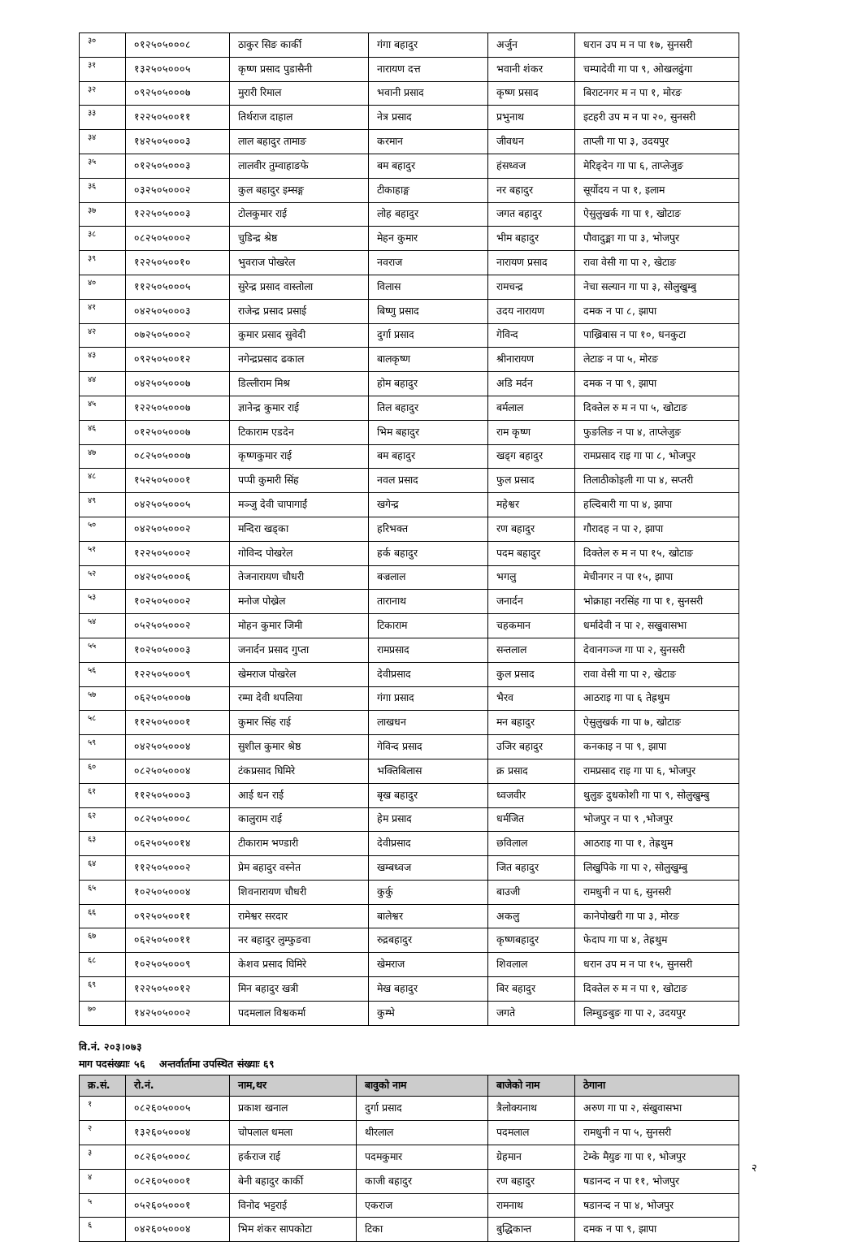| ३० | ०१२५०५०००८ | ठाकुर सिङ कार्की | गंगा बहादुर | अर्जुन | धरान उप म न पा १७, सुनसरी |
| ३१ | १३२५०५०००५ | कृष्ण प्रसाद पुडासैनी | नारायण दत्त | भवानी शंकर | चम्पादेवी गा पा ९, ओखलढुंगा |
| ३२ | ०९२५०५०००७ | मुरारी रिमाल | भवानी प्रसाद | कृष्ण प्रसाद | बिराटनगर म न पा १, मोरङ |
| ३३ | १२२५०५००११ | तिर्थराज दाहाल | नेत्र प्रसाद | प्रभुनाथ | इटहरी उप म न पा २०, सुनसरी |
| ३४ | १४२५०५०००३ | लाल बहादुर तामाङ | करमान | जीवधन | ताप्ली गा पा ३, उदयपुर |
| ३५ | ०१२५०५०००३ | लालवीर तुम्वाहाङफे | बम बहादुर | हंसध्वज | मेरिङ्देन गा पा ६, ताप्लेजुङ |
| ३६ | ०३२५०५०००२ | कुल बहादुर इम्सङ्ग | टीकाहाङ्ग | नर बहादुर | सूर्योदय न पा १, इलाम |
| ३७ | १२२५०५०००३ | टोलकुमार राई | लोह बहादुर | जगत बहादुर | ऐसुलुखर्क गा पा १, खोटाङ |
| ३८ | ०८२५०५०००२ | चुडिन्द्र श्रेष्ठ | मेहन कुमार | भीम बहादुर | पौवादुङ्मा गा पा ३, भोजपुर |
| ३९ | १२२५०५००१० | भुवराज पोखरेल | नवराज | नारायण प्रसाद | रावा वेसी गा पा २, खेटाङ |
| ४० | ११२५०५०००५ | सुरेन्द्र प्रसाद वास्तोला | विलास | रामचन्द्र | नेचा सल्यान गा पा ३, सोलुखुम्बु |
| ४१ | ०४२५०५०००३ | राजेन्द्र प्रसाद प्रसाई | बिष्णु प्रसाद | उदय नारायण | दमक न पा ८, झापा |
| ४२ | ०७२५०५०००२ | कुमार प्रसाद सुवेदी | दुर्गा प्रसाद | गेविन्द | पाख्रिबास न पा १०, धनकुटा |
| ४३ | ०९२५०५००१२ | नगेन्द्रप्रसाद ढकाल | बालकृष्ण | श्रीनारायण | लेटाङ न पा ५, मोरङ |
| ४४ | ०४२५०५०००७ | डिल्लीराम मिश्र | होम बहादुर | अडि मर्दन | दमक न पा ९, झापा |
| ४५ | १२२५०५०००७ | ज्ञानेन्द्र कुमार राई | तिल बहादुर | बर्मलाल | दिक्तेल रु म न पा ५, खोटाङ |
| ४६ | ०१२५०५०००७ | टिकाराम एडदेन | भिम बहादुर | राम कृष्ण | फुङलिङ न पा ४, ताप्लेजुङ |
| ४७ | ०८२५०५०००७ | कृष्णकुमार राई | बम बहादुर | खड्ग बहादुर | रामप्रसाद राइ गा पा ८, भोजपुर |
| ४८ | १५२५०५०००१ | पप्पी कुमारी सिंह | नवल प्रसाद | फुल प्रसाद | तिलाठीकोइली गा पा ४, सप्तरी |
| ४९ | ०४२५०५०००५ | मञ्जु देवी चापागाईं | खगेन्द्र | महेश्वर | हल्दिबारी गा पा ४, झापा |
| ५० | ०४२५०५०००२ | मन्दिरा खड्का | हरिभक्त | रण बहादुर | गौरादह न पा २, झापा |
| ५१ | १२२५०५०००२ | गोविन्द पोखरेल | हर्क बहादुर | पदम बहादुर | दिक्तेल रु म न पा १५, खोटाङ |
| ५२ | ०४२५०५०००६ | तेजनारायण चौधरी | बज्रलाल | भगलु | मेचीनगर न पा १५, झापा |
| ५३ | १०२५०५०००२ | मनोज पोख्रेल | तारानाथ | जनार्दन | भोक्राहा नरसिंह गा पा १, सुनसरी |
| ५४ | ०५२५०५०००२ | मोहन कुमार जिमी | टिकाराम | चहकमान | धर्मादेवी न पा २, सखुवासभा |
| ५५ | १०२५०५०००३ | जनार्दन प्रसाद गुप्ता | रामप्रसाद | सन्तलाल | देवानगञ्ज गा पा २, सुनसरी |
| ५६ | १२२५०५०००९ | खेमराज पोखरेल | देवीप्रसाद | कुल प्रसाद | रावा वेसी गा पा २, खेटाङ |
| ५७ | ०६२५०५०००७ | रम्मा देवी थपलिया | गंगा प्रसाद | भैरव | आठराइ गा पा ६ तेह्रथुम |
| ५८ | ११२५०५०००१ | कुमार सिंह राई | लाखधन | मन बहादुर | ऐसुलुखर्क गा पा ७, खोटाङ |
| ५९ | ०४२५०५०००४ | सुशील कुमार श्रेष्ठ | गेविन्द प्रसाद | उजिर बहादुर | कनकाइ न पा ९, झापा |
| ६० | ०८२५०५०००४ | टंकप्रसाद घिमिरे | भक्तिबिलास | क्र प्रसाद | रामप्रसाद राइ गा पा ६, भोजपुर |
| ६१ | ११२५०५०००३ | आई धन राई | बृख बहादुर | ध्वजवीर | थुलुङ दुधकोशी गा पा ९, सोलुखुम्बु |
| ६२ | ०८२५०५०००८ | कालुराम राई | हेम प्रसाद | धर्मजित | भोजपुर न पा ९ ,भोजपुर |
| ६३ | ०६२५०५००१४ | टीकाराम भण्डारी | देवीप्रसाद | छविलाल | आठराइ गा पा १, तेह्रथुम |
| ६४ | ११२५०५०००२ | प्रेम बहादुर वस्नेत | खम्बध्वज | जित बहादुर | लिखुपिके गा पा २, सोलुखुम्बु |
| ६५ | १०२५०५०००४ | शिवनारायण चौधरी | कुर्कु | बाउजी | रामधुनी न पा ६, सुनसरी |
| ६६ | ०९२५०५००११ | रामेश्वर सरदार | बालेश्वर | अकलु | कानेपोखरी गा पा ३, मोरङ |
| ६७ | ०६२५०५००११ | नर बहादुर लुम्फुङवा | रुद्रबहादुर | कृष्णबहादुर | फेदाप गा पा ४, तेह्रथुम |
| ६८ | १०२५०५०००९ | केशव प्रसाद घिमिरे | खेमराज | शिवलाल | धरान उप म न पा १५, सुनसरी |
| ६९ | १२२५०५००१२ | मिन बहादुर खत्री | मेख बहादुर | बिर बहादुर | दिक्तेल रु म न पा १, खोटाङ |
| ७० | १४२५०५०००२ | पदमलाल विश्वकर्मा | कुम्भे | जगते | लिम्चुङबुङ गा पा २, उदयपुर |
वि.नं. २०३।०७३
माग पदसंख्याः ५६ अन्तर्वार्तामा उपस्थित संख्याः ६९
| क्र.सं. | रो.नं. | नाम,थर | बावुको नाम | बाजेको नाम | ठेगाना |
| --- | --- | --- | --- | --- | --- |
| १ | ०८२६०५०००५ | प्रकाश खनाल | दुर्गा प्रसाद | त्रैलोक्यनाथ | अरुण गा पा २, संखुवासभा |
| २ | १३२६०५०००४ | चोपलाल धमला | थीरलाल | पदमलाल | रामधुनी न पा ५, सुनसरी |
| ३ | ०८२६०५०००८ | हर्कराज राई | पदमकुमार | ग्रेहमान | टेम्के मैयुङ गा पा १, भोजपुर |
| ४ | ०८२६०५०००१ | बेनी बहादुर कार्की | काजी बहादुर | रण बहादुर | षडानन्द न पा ११, भोजपुर |
| ५ | ०५२६०५०००१ | विनोद भट्टराई | एकराज | रामनाथ | षडानन्द न पा ४, भोजपुर |
| ६ | ०४२६०५०००४ | भिम शंकर सापकोटा | टिका | बुद्धिकान्त | दमक न पा ९, झापा |
२